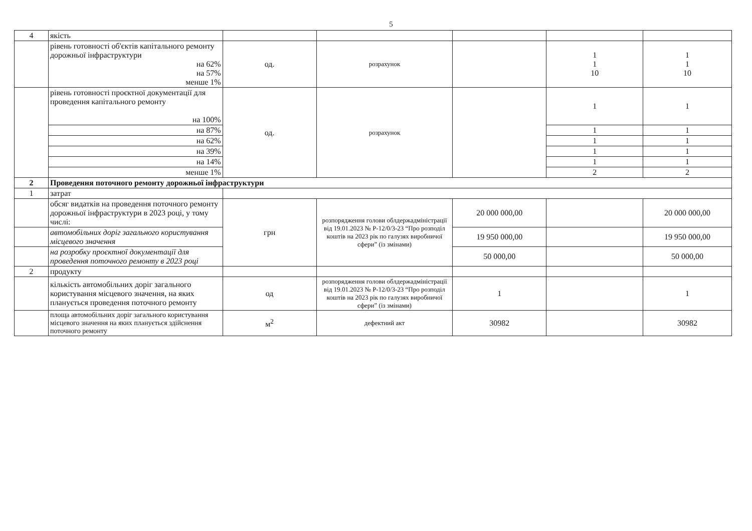5
| 4 | якість | | | | | |
| | рівень готовності об'єктів капітального ремонту дорожньої інфраструктури на 62% на 57% менше 1% | од. | розрахунок | | 1 1 10 | 1 1 10 |
| | рівень готовності проєктної документації для проведення капітального ремонту на 100% | од. | розрахунок | | 1 | 1 |
| | на 87% | | | | 1 | 1 |
| | на 62% | | | | 1 | 1 |
| | на 39% | | | | 1 | 1 |
| | на 14% | | | | 1 | 1 |
| | менше 1% | | | | 2 | 2 |
| 2 | Проведення поточного ремонту дорожньої інфраструктури | | | | | |
| 1 | затрат | | | | | |
| | обсяг видатків на проведення поточного ремонту дорожньої інфраструктури в 2023 році, у тому числі: | грн | розпорядження голови облдержадміністрації від 19.01.2023 № Р-12/0/3-23 “Про розподіл коштів на 2023 рік по галузях виробничої сфери” (із змінами) | 20 000 000,00 | | 20 000 000,00 |
| | автомобільних доріг загального користування місцевого значення | | | 19 950 000,00 | | 19 950 000,00 |
| | на розробку проєктної документації для проведення поточного ремонту в 2023 році | | | 50 000,00 | | 50 000,00 |
| 2 | продукту | | | | | |
| | кількість автомобільних доріг загального користування місцевого значення, на яких планується проведення поточного ремонту | од | розпорядження голови облдержадміністрації від 19.01.2023 № Р-12/0/3-23 “Про розподіл коштів на 2023 рік по галузях виробничої сфери” (із змінами) | 1 | | 1 |
| | площа автомобільних доріг загального користування місцевого значення на яких планується здійснення поточного ремонту | м<sup>2</sup> | дефектний акт | 30982 | | 30982 |